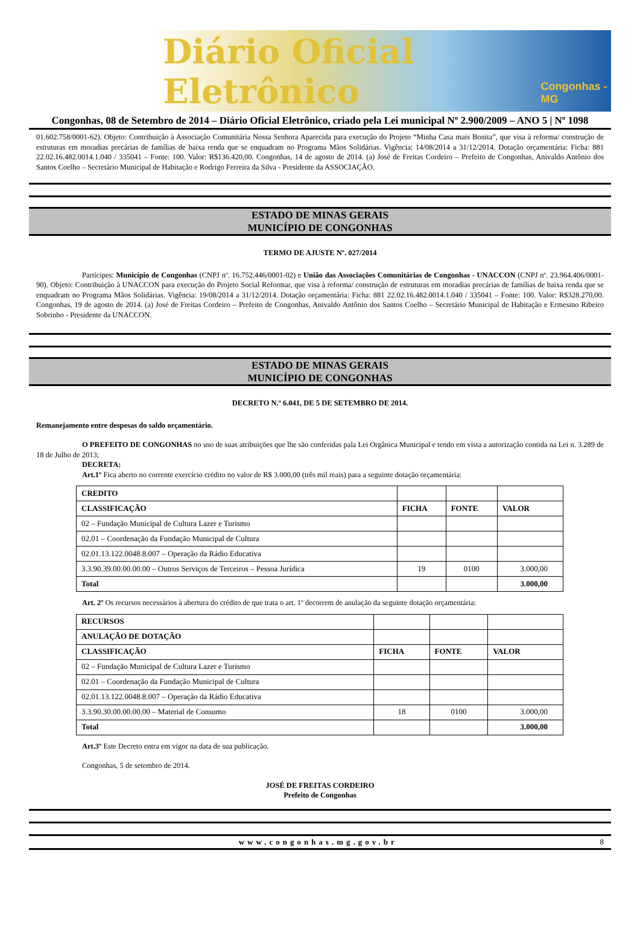Diário Oficial Eletrônico Congonhas - MG
Congonhas, 08 de Setembro de 2014 – Diário Oficial Eletrônico, criado pela Lei municipal Nº 2.900/2009 – ANO 5 | Nº 1098
01.602.758/0001-62). Objeto: Contribuição à Associação Comunitária Nossa Senhora Aparecida para execução do Projeto “Minha Casa mais Bonita”, que visa à reforma/ construção de estruturas em moradias precárias de famílias de baixa renda que se enquadram no Programa Mãos Solidárias. Vigência: 14/08/2014 a 31/12/2014. Dotação orçamentária: Ficha: 881 22.02.16.482.0014.1.040 / 335041 – Fonte: 100. Valor: R$136.420,00. Congonhas, 14 de agosto de 2014. (a) José de Freitas Cordeiro – Prefeito de Congonhas, Anivaldo Antônio dos Santos Coelho – Secretário Municipal de Habitação e Rodrigo Ferreira da Silva - Presidente da ASSOCIAÇÃO.
ESTADO DE MINAS GERAIS
MUNICÍPIO DE CONGONHAS
TERMO DE AJUSTE Nº. 027/2014
Partícipes: Município de Congonhas (CNPJ nº. 16.752.446/0001-02) e União das Associações Comunitárias de Congonhas - UNACCON (CNPJ nº. 23.964.406/0001-90). Objeto: Contribuição à UNACCON para execução do Projeto Social Reformar, que visa à reforma/ construção de estruturas em moradias precárias de famílias de baixa renda que se enquadram no Programa Mãos Solidárias. Vigência: 19/08/2014 a 31/12/2014. Dotação orçamentária: Ficha: 881 22.02.16.482.0014.1.040 / 335041 – Fonte: 100. Valor: R$328.270,00. Congonhas, 19 de agosto de 2014. (a) José de Freitas Cordeiro – Prefeito de Congonhas, Anivaldo Antônio dos Santos Coelho – Secretário Municipal de Habitação e Ermesino Ribeiro Sobrinho - Presidente da UNACCON.
ESTADO DE MINAS GERAIS
MUNICÍPIO DE CONGONHAS
DECRETO N.º 6.041, DE 5 DE SETEMBRO DE 2014.
Remanejamento entre despesas do saldo orçamentário.
O PREFEITO DE CONGONHAS no uso de suas atribuições que lhe são conferidas pala Lei Orgânica Municipal e tendo em vista a autorização contida na Lei n. 3.289 de 18 de Julho de 2013;
DECRETA:
Art.1º Fica aberto no corrente exercício crédito no valor de R$ 3.000,00 (três mil reais) para a seguinte dotação orçamentária:
| CREDITO | | | |
| CLASSIFICAÇÃO | FICHA | FONTE | VALOR |
| 02 – Fundação Municipal de Cultura Lazer e Turismo | | | |
| 02.01 – Coordenação da Fundação Municipal de Cultura | | | |
| 02.01.13.122.0048.8.007 – Operação da Rádio Educativa | | | |
| 3.3.90.39.00.00.00.00 – Outros Serviços de Terceiros – Pessoa Jurídica | 19 | 0100 | 3.000,00 |
| Total | | | 3.000,00 |
Art. 2º Os recursos necessários à abertura do crédito de que trata o art. 1º decorrem de anulação da seguinte dotação orçamentária:
| RECURSOS | | | |
| ANULAÇÃO DE DOTAÇÃO | | | |
| CLASSIFICAÇÃO | FICHA | FONTE | VALOR |
| 02 – Fundação Municipal de Cultura Lazer e Turismo | | | |
| 02.01 – Coordenação da Fundação Municipal de Cultura | | | |
| 02.01.13.122.0048.8.007 – Operação da Rádio Educativa | | | |
| 3.3.90.30.00.00.00.00 – Material de Consumo | 18 | 0100 | 3.000,00 |
| Total | | | 3.000,00 |
Art.3º Este Decreto entra em vigor na data de sua publicação.
Congonhas, 5 de setembro de 2014.
JOSÉ DE FREITAS CORDEIRO
Prefeito de Congonhas
www.congonhas.mg.gov.br 8